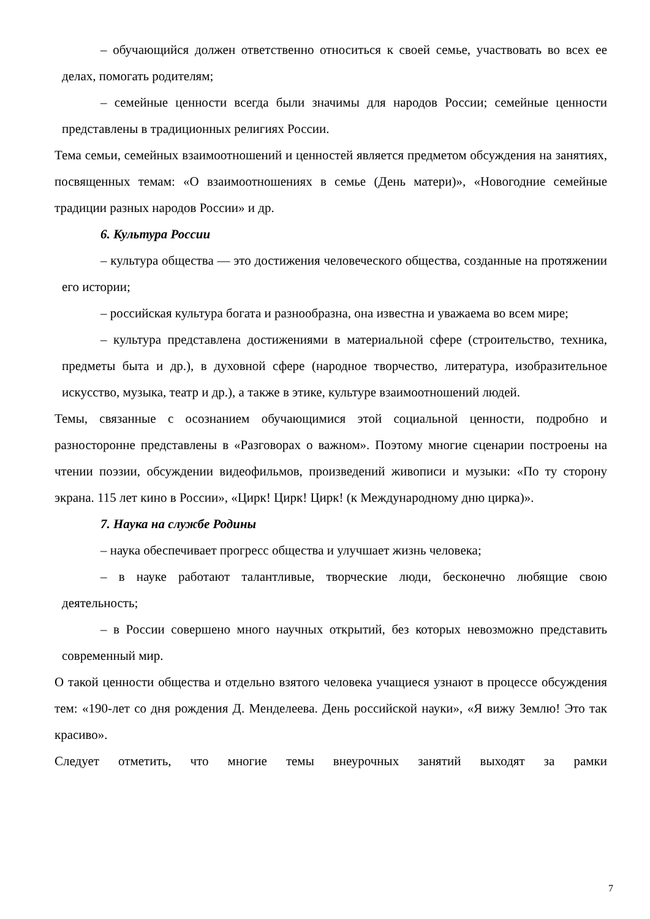– обучающийся должен ответственно относиться к своей семье, участвовать во всех ее делах, помогать родителям;
– семейные ценности всегда были значимы для народов России; семейные ценности представлены в традиционных религиях России.
Тема семьи, семейных взаимоотношений и ценностей является предметом обсуждения на занятиях, посвященных темам: «О взаимоотношениях в семье (День матери)», «Новогодние семейные традиции разных народов России» и др.
6. Культура России
– культура общества — это достижения человеческого общества, созданные на протяжении его истории;
– российская культура богата и разнообразна, она известна и уважаема во всем мире;
– культура представлена достижениями в материальной сфере (строительство, техника, предметы быта и др.), в духовной сфере (народное творчество, литература, изобразительное искусство, музыка, театр и др.), а также в этике, культуре взаимоотношений людей.
Темы, связанные с осознанием обучающимися этой социальной ценности, подробно и разносторонне представлены в «Разговорах о важном». Поэтому многие сценарии построены на чтении поэзии, обсуждении видеофильмов, произведений живописи и музыки: «По ту сторону экрана. 115 лет кино в России», «Цирк! Цирк! Цирк! (к Международному дню цирка)».
7. Наука на службе Родины
– наука обеспечивает прогресс общества и улучшает жизнь человека;
– в науке работают талантливые, творческие люди, бесконечно любящие свою деятельность;
– в России совершено много научных открытий, без которых невозможно представить современный мир.
О такой ценности общества и отдельно взятого человека учащиеся узнают в процессе обсуждения тем: «190-лет со дня рождения Д. Менделеева. День российской науки», «Я вижу Землю! Это так красиво».
Следует отметить, что многие темы внеурочных занятий выходят за рамки
7